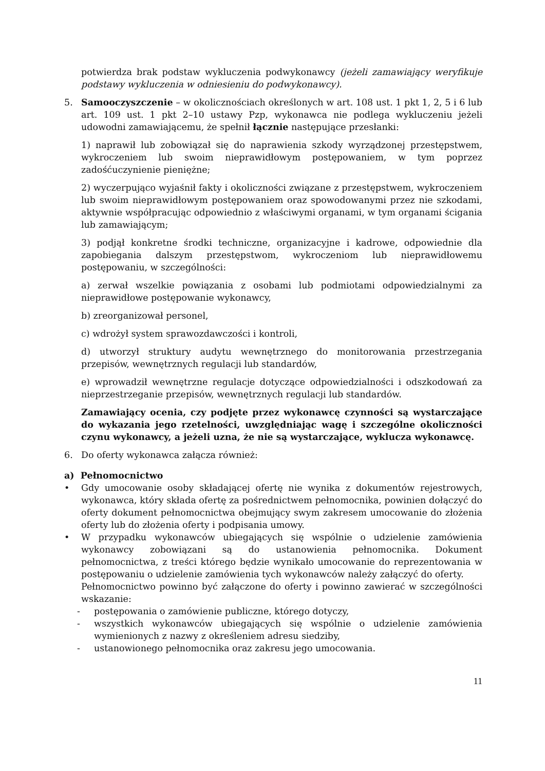potwierdza brak podstaw wykluczenia podwykonawcy (jeżeli zamawiający weryfikuje podstawy wykluczenia w odniesieniu do podwykonawcy).
5. Samooczyszczenie – w okolicznościach określonych w art. 108 ust. 1 pkt 1, 2, 5 i 6 lub art. 109 ust. 1 pkt 2–10 ustawy Pzp, wykonawca nie podlega wykluczeniu jeżeli udowodni zamawiającemu, że spełnił łącznie następujące przesłanki:
1) naprawił lub zobowiązał się do naprawienia szkody wyrządzonej przestępstwem, wykroczeniem lub swoim nieprawidłowym postępowaniem, w tym poprzez zadośćuczynienie pieniężne;
2) wyczerpująco wyjaśnił fakty i okoliczności związane z przestępstwem, wykroczeniem lub swoim nieprawidłowym postępowaniem oraz spowodowanymi przez nie szkodami, aktywnie współpracując odpowiednio z właściwymi organami, w tym organami ścigania lub zamawiającym;
3) podjął konkretne środki techniczne, organizacyjne i kadrowe, odpowiednie dla zapobiegania dalszym przestępstwom, wykroczeniom lub nieprawidłowemu postępowaniu, w szczególności:
a) zerwał wszelkie powiązania z osobami lub podmiotami odpowiedzialnymi za nieprawidłowe postępowanie wykonawcy,
b) zreorganizował personel,
c) wdrożył system sprawozdawczości i kontroli,
d) utworzył struktury audytu wewnętrznego do monitorowania przestrzegania przepisów, wewnętrznych regulacji lub standardów,
e) wprowadził wewnętrzne regulacje dotyczące odpowiedzialności i odszkodowań za nieprzestrzeganie przepisów, wewnętrznych regulacji lub standardów.
Zamawiający ocenia, czy podjęte przez wykonawcę czynności są wystarczające do wykazania jego rzetelności, uwzględniając wagę i szczególne okoliczności czynu wykonawcy, a jeżeli uzna, że nie są wystarczające, wyklucza wykonawcę.
6. Do oferty wykonawca załącza również:
a) Pełnomocnictwo
• Gdy umocowanie osoby składającej ofertę nie wynika z dokumentów rejestrowych, wykonawca, który składa ofertę za pośrednictwem pełnomocnika, powinien dołączyć do oferty dokument pełnomocnictwa obejmujący swym zakresem umocowanie do złożenia oferty lub do złożenia oferty i podpisania umowy.
• W przypadku wykonawców ubiegających się wspólnie o udzielenie zamówienia wykonawcy zobowiązani są do ustanowienia pełnomocnika. Dokument pełnomocnictwa, z treści którego będzie wynikało umocowanie do reprezentowania w postępowaniu o udzielenie zamówienia tych wykonawców należy załączyć do oferty.
Pełnomocnictwo powinno być załączone do oferty i powinno zawierać w szczególności wskazanie:
- postępowania o zamówienie publiczne, którego dotyczy,
- wszystkich wykonawców ubiegających się wspólnie o udzielenie zamówienia wymienionych z nazwy z określeniem adresu siedziby,
- ustanowionego pełnomocnika oraz zakresu jego umocowania.
11